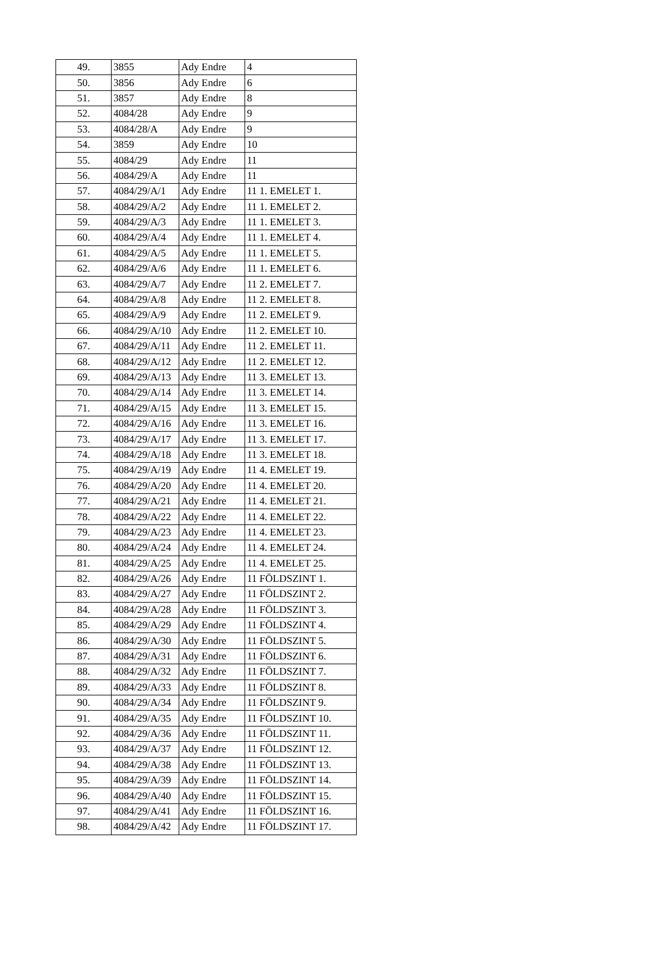| 49. | 3855 | Ady Endre | 4 |
| 50. | 3856 | Ady Endre | 6 |
| 51. | 3857 | Ady Endre | 8 |
| 52. | 4084/28 | Ady Endre | 9 |
| 53. | 4084/28/A | Ady Endre | 9 |
| 54. | 3859 | Ady Endre | 10 |
| 55. | 4084/29 | Ady Endre | 11 |
| 56. | 4084/29/A | Ady Endre | 11 |
| 57. | 4084/29/A/1 | Ady Endre | 11 1. EMELET 1. |
| 58. | 4084/29/A/2 | Ady Endre | 11 1. EMELET 2. |
| 59. | 4084/29/A/3 | Ady Endre | 11 1. EMELET 3. |
| 60. | 4084/29/A/4 | Ady Endre | 11 1. EMELET 4. |
| 61. | 4084/29/A/5 | Ady Endre | 11 1. EMELET 5. |
| 62. | 4084/29/A/6 | Ady Endre | 11 1. EMELET 6. |
| 63. | 4084/29/A/7 | Ady Endre | 11 2. EMELET 7. |
| 64. | 4084/29/A/8 | Ady Endre | 11 2. EMELET 8. |
| 65. | 4084/29/A/9 | Ady Endre | 11 2. EMELET 9. |
| 66. | 4084/29/A/10 | Ady Endre | 11 2. EMELET 10. |
| 67. | 4084/29/A/11 | Ady Endre | 11 2. EMELET 11. |
| 68. | 4084/29/A/12 | Ady Endre | 11 2. EMELET 12. |
| 69. | 4084/29/A/13 | Ady Endre | 11 3. EMELET 13. |
| 70. | 4084/29/A/14 | Ady Endre | 11 3. EMELET 14. |
| 71. | 4084/29/A/15 | Ady Endre | 11 3. EMELET 15. |
| 72. | 4084/29/A/16 | Ady Endre | 11 3. EMELET 16. |
| 73. | 4084/29/A/17 | Ady Endre | 11 3. EMELET 17. |
| 74. | 4084/29/A/18 | Ady Endre | 11 3. EMELET 18. |
| 75. | 4084/29/A/19 | Ady Endre | 11 4. EMELET 19. |
| 76. | 4084/29/A/20 | Ady Endre | 11 4. EMELET 20. |
| 77. | 4084/29/A/21 | Ady Endre | 11 4. EMELET 21. |
| 78. | 4084/29/A/22 | Ady Endre | 11 4. EMELET 22. |
| 79. | 4084/29/A/23 | Ady Endre | 11 4. EMELET 23. |
| 80. | 4084/29/A/24 | Ady Endre | 11 4. EMELET 24. |
| 81. | 4084/29/A/25 | Ady Endre | 11 4. EMELET 25. |
| 82. | 4084/29/A/26 | Ady Endre | 11 FÖLDSZINT 1. |
| 83. | 4084/29/A/27 | Ady Endre | 11 FÖLDSZINT 2. |
| 84. | 4084/29/A/28 | Ady Endre | 11 FÖLDSZINT 3. |
| 85. | 4084/29/A/29 | Ady Endre | 11 FÖLDSZINT 4. |
| 86. | 4084/29/A/30 | Ady Endre | 11 FÖLDSZINT 5. |
| 87. | 4084/29/A/31 | Ady Endre | 11 FÖLDSZINT 6. |
| 88. | 4084/29/A/32 | Ady Endre | 11 FÖLDSZINT 7. |
| 89. | 4084/29/A/33 | Ady Endre | 11 FÖLDSZINT 8. |
| 90. | 4084/29/A/34 | Ady Endre | 11 FÖLDSZINT 9. |
| 91. | 4084/29/A/35 | Ady Endre | 11 FÖLDSZINT 10. |
| 92. | 4084/29/A/36 | Ady Endre | 11 FÖLDSZINT 11. |
| 93. | 4084/29/A/37 | Ady Endre | 11 FÖLDSZINT 12. |
| 94. | 4084/29/A/38 | Ady Endre | 11 FÖLDSZINT 13. |
| 95. | 4084/29/A/39 | Ady Endre | 11 FÖLDSZINT 14. |
| 96. | 4084/29/A/40 | Ady Endre | 11 FÖLDSZINT 15. |
| 97. | 4084/29/A/41 | Ady Endre | 11 FÖLDSZINT 16. |
| 98. | 4084/29/A/42 | Ady Endre | 11 FÖLDSZINT 17. |